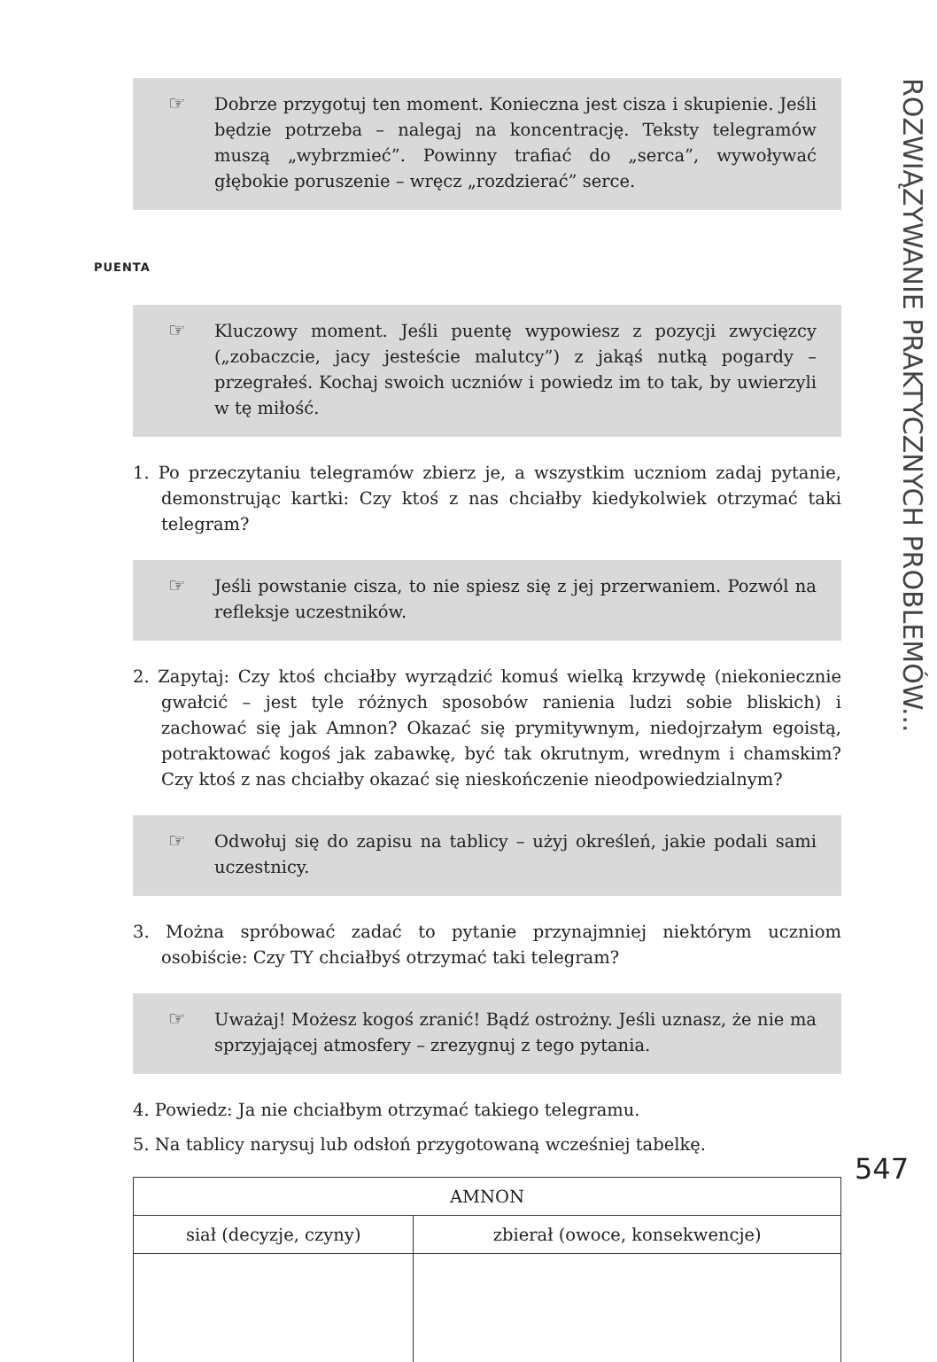☞ Dobrze przygotuj ten moment. Konieczna jest cisza i skupienie. Jeśli będzie potrzeba – nalegaj na koncentrację. Teksty telegramów muszą „wybrzmieć”. Powinny trafiać do „serca”, wywoływać głębokie poruszenie – wręcz „rozdzierać” serce.
PUENTA
☞ Kluczowy moment. Jeśli puentę wypowiesz z pozycji zwycięzcy („zobaczcie, jacy jesteście malutcy”) z jakąś nutką pogardy – przegrałeś. Kochaj swoich uczniów i powiedz im to tak, by uwierzyli w tę miłość.
1. Po przeczytaniu telegramów zbierz je, a wszystkim uczniom zadaj pytanie, demonstrując kartki: Czy ktoś z nas chciałby kiedykolwiek otrzymać taki telegram?
☞ Jeśli powstanie cisza, to nie spiesz się z jej przerwaniem. Pozwól na refleksje uczestników.
2. Zapytaj: Czy ktoś chciałby wyrządzić komuś wielką krzywdę (niekoniecznie gwałcić – jest tyle różnych sposobów ranienia ludzi sobie bliskich) i zachować się jak Amnon? Okazać się prymitywnym, niedojrzałym egoistą, potraktować kogoś jak zabawkę, być tak okrutnym, wrednym i chamskim? Czy ktoś z nas chciałby okazać się nieskończenie nieodpowiedzialnym?
☞ Odwołuj się do zapisu na tablicy – użyj określeń, jakie podali sami uczestnicy.
3. Można spróbować zadać to pytanie przynajmniej niektórym uczniom osobiście: Czy TY chciałbyś otrzymać taki telegram?
☞ Uważaj! Możesz kogoś zranić! Bądź ostrożny. Jeśli uznasz, że nie ma sprzyjającej atmosfery – zrezygnuj z tego pytania.
4. Powiedz: Ja nie chciałbym otrzymać takiego telegramu.
5. Na tablicy narysuj lub odsłoń przygotowaną wcześniej tabelkę.
| AMNON | |
| siał (decyzje, czyny) | zbierał (owoce, konsekwencje) |
ROZWIĄZYWANIE PRAKTYCZNYCH PROBLEMÓW...
547